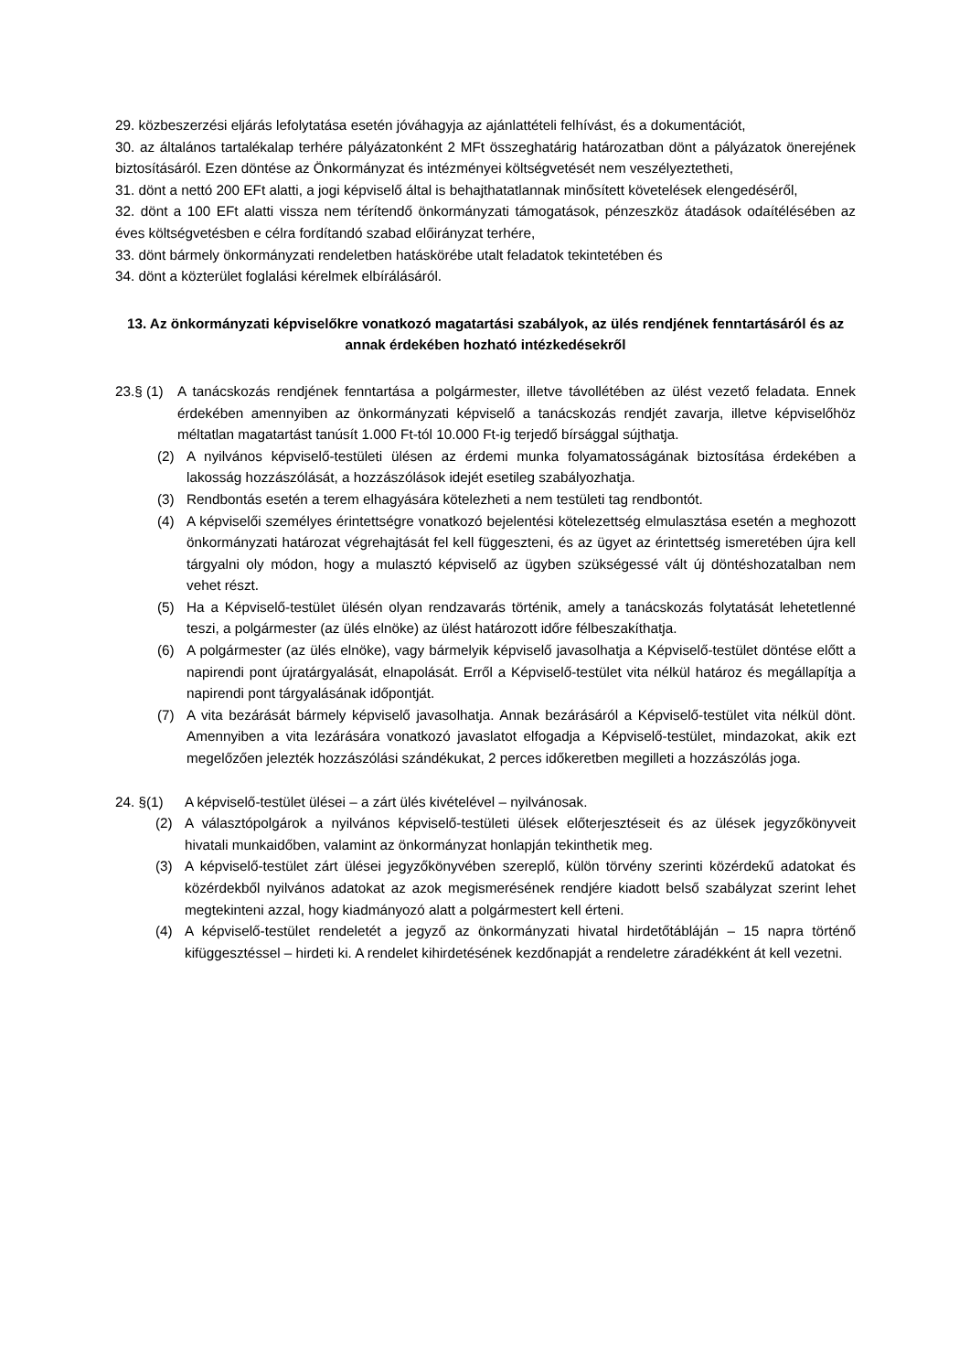29. közbeszerzési eljárás lefolytatása esetén jóváhagyja az ajánlattételi felhívást, és a dokumentációt,
30. az általános tartalékalap terhére pályázatonként 2 MFt összeghatárig határozatban dönt a pályázatok önerejének biztosításáról. Ezen döntése az Önkormányzat és intézményei költségvetését nem veszélyeztetheti,
31. dönt a nettó 200 EFt alatti, a jogi képviselő által is behajthatatlannak minősített követelések elengedéséről,
32. dönt a 100 EFt alatti vissza nem térítendő önkormányzati támogatások, pénzeszköz átadások odaítélésében az éves költségvetésben e célra fordítandó szabad előirányzat terhére,
33. dönt bármely önkormányzati rendeletben hatáskörébe utalt feladatok tekintetében és
34. dönt a közterület foglalási kérelmek elbírálásáról.
13. Az önkormányzati képviselőkre vonatkozó magatartási szabályok, az ülés rendjének fenntartásáról és az annak érdekében hozható intézkedésekről
23.§ (1)
A tanácskozás rendjének fenntartása a polgármester, illetve távollétében az ülést vezető feladata. Ennek érdekében amennyiben az önkormányzati képviselő a tanácskozás rendjét zavarja, illetve képviselőhöz méltatlan magatartást tanúsít 1.000 Ft-tól 10.000 Ft-ig terjedő bírsággal sújthatja.
(2) A nyilvános képviselő-testületi ülésen az érdemi munka folyamatosságának biztosítása érdekében a lakosság hozzászólását, a hozzászólások idejét esetileg szabályozhatja.
(3) Rendbontás esetén a terem elhagyására kötelezheti a nem testületi tag rendbontót.
(4) A képviselői személyes érintettségre vonatkozó bejelentési kötelezettség elmulasztása esetén a meghozott önkormányzati határozat végrehajtását fel kell függeszteni, és az ügyet az érintettség ismeretében újra kell tárgyalni oly módon, hogy a mulasztó képviselő az ügyben szükségessé vált új döntéshozatalban nem vehet részt.
(5) Ha a Képviselő-testület ülésén olyan rendzavarás történik, amely a tanácskozás folytatását lehetetlenné teszi, a polgármester (az ülés elnöke) az ülést határozott időre félbeszakíthatja.
(6) A polgármester (az ülés elnöke), vagy bármelyik képviselő javasolhatja a Képviselő-testület döntése előtt a napirendi pont újratárgyalását, elnapolását. Erről a Képviselő-testület vita nélkül határoz és megállapítja a napirendi pont tárgyalásának időpontját.
(7) A vita bezárását bármely képviselő javasolhatja. Annak bezárásáról a Képviselő-testület vita nélkül dönt. Amennyiben a vita lezárására vonatkozó javaslatot elfogadja a Képviselő-testület, mindazokat, akik ezt megelőzően jelezték hozzászólási szándékukat, 2 perces időkeretben megilleti a hozzászólás joga.
24. §(1) A képviselő-testület ülései – a zárt ülés kivételével – nyilvánosak.
(2) A választópolgárok a nyilvános képviselő-testületi ülések előterjesztéseit és az ülések jegyzőkönyveit hivatali munkaidőben, valamint az önkormányzat honlapján tekinthetik meg.
(3) A képviselő-testület zárt ülései jegyzőkönyvében szereplő, külön törvény szerinti közérdekű adatokat és közérdekből nyilvános adatokat az azok megismerésének rendjére kiadott belső szabályzat szerint lehet megtekinteni azzal, hogy kiadmányozó alatt a polgármestert kell érteni.
(4) A képviselő-testület rendeletét a jegyző az önkormányzati hivatal hirdetőtábláján – 15 napra történő kifüggesztéssel – hirdeti ki. A rendelet kihirdetésének kezdőnapját a rendeletre záradékként át kell vezetni.